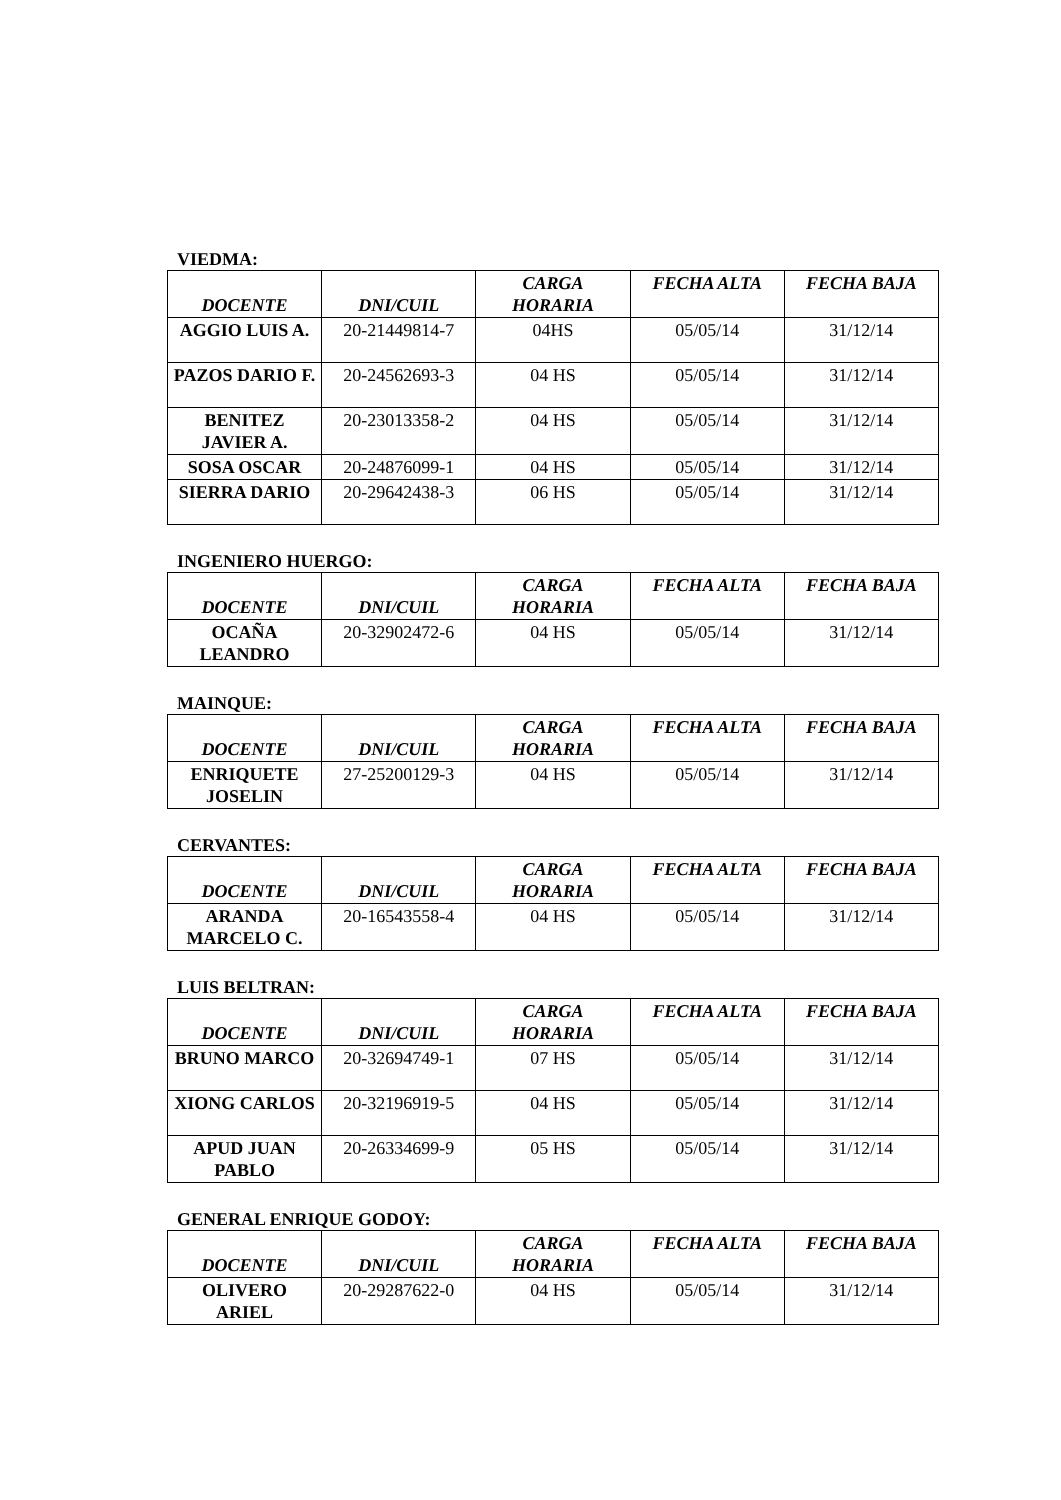VIEDMA:
| DOCENTE | DNI/CUIL | CARGA HORARIA | FECHA ALTA | FECHA BAJA |
| --- | --- | --- | --- | --- |
| AGGIO LUIS A. | 20-21449814-7 | 04HS | 05/05/14 | 31/12/14 |
| PAZOS DARIO F. | 20-24562693-3 | 04 HS | 05/05/14 | 31/12/14 |
| BENITEZ JAVIER A. | 20-23013358-2 | 04 HS | 05/05/14 | 31/12/14 |
| SOSA OSCAR | 20-24876099-1 | 04 HS | 05/05/14 | 31/12/14 |
| SIERRA DARIO | 20-29642438-3 | 06 HS | 05/05/14 | 31/12/14 |
INGENIERO HUERGO:
| DOCENTE | DNI/CUIL | CARGA HORARIA | FECHA ALTA | FECHA BAJA |
| --- | --- | --- | --- | --- |
| OCAÑA LEANDRO | 20-32902472-6 | 04 HS | 05/05/14 | 31/12/14 |
MAINQUE:
| DOCENTE | DNI/CUIL | CARGA HORARIA | FECHA ALTA | FECHA BAJA |
| --- | --- | --- | --- | --- |
| ENRIQUETE JOSELIN | 27-25200129-3 | 04 HS | 05/05/14 | 31/12/14 |
CERVANTES:
| DOCENTE | DNI/CUIL | CARGA HORARIA | FECHA ALTA | FECHA BAJA |
| --- | --- | --- | --- | --- |
| ARANDA MARCELO C. | 20-16543558-4 | 04 HS | 05/05/14 | 31/12/14 |
LUIS BELTRAN:
| DOCENTE | DNI/CUIL | CARGA HORARIA | FECHA ALTA | FECHA BAJA |
| --- | --- | --- | --- | --- |
| BRUNO MARCO | 20-32694749-1 | 07 HS | 05/05/14 | 31/12/14 |
| XIONG CARLOS | 20-32196919-5 | 04 HS | 05/05/14 | 31/12/14 |
| APUD JUAN PABLO | 20-26334699-9 | 05 HS | 05/05/14 | 31/12/14 |
GENERAL ENRIQUE GODOY:
| DOCENTE | DNI/CUIL | CARGA HORARIA | FECHA ALTA | FECHA BAJA |
| --- | --- | --- | --- | --- |
| OLIVERO ARIEL | 20-29287622-0 | 04 HS | 05/05/14 | 31/12/14 |